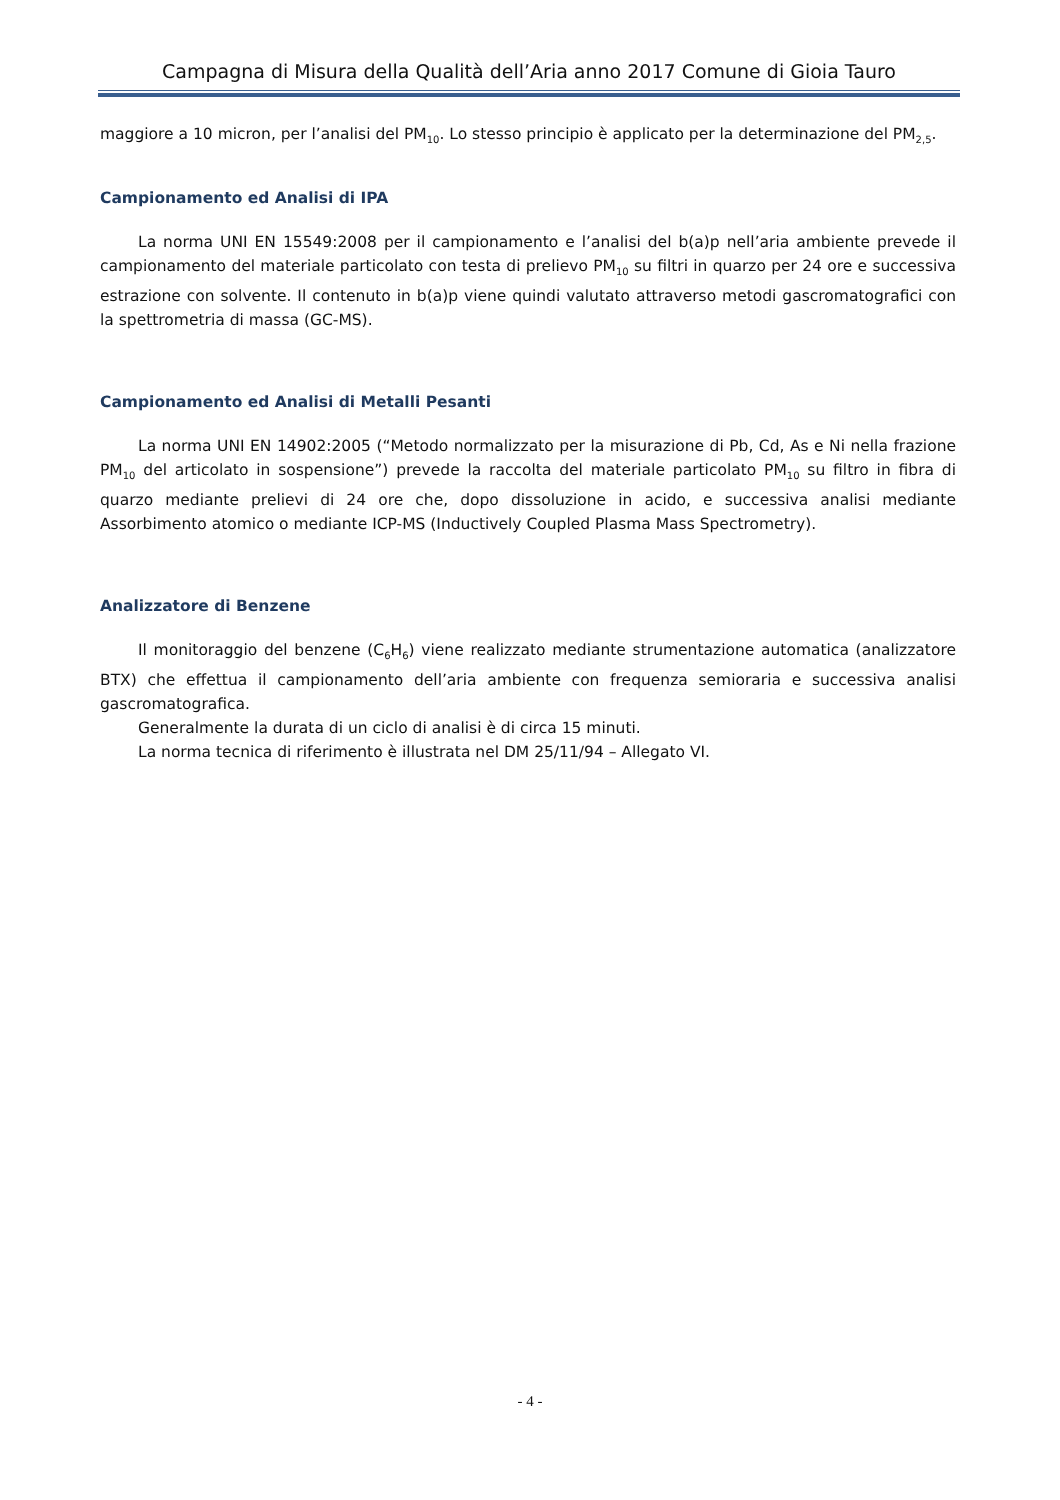Campagna di Misura della Qualità dell’Aria anno 2017 Comune di Gioia Tauro
maggiore a 10 micron, per l’analisi del PM<sub>10</sub>. Lo stesso principio è applicato per la determinazione del PM<sub>2,5</sub>.
Campionamento ed Analisi di IPA
La norma UNI EN 15549:2008 per il campionamento e l’analisi del b(a)p nell’aria ambiente prevede il campionamento del materiale particolato con testa di prelievo PM<sub>10</sub> su filtri in quarzo per 24 ore e successiva estrazione con solvente. Il contenuto in b(a)p viene quindi valutato attraverso metodi gascromatografici con la spettrometria di massa (GC-MS).
Campionamento ed Analisi di Metalli Pesanti
La norma UNI EN 14902:2005 (“Metodo normalizzato per la misurazione di Pb, Cd, As e Ni nella frazione PM<sub>10</sub> del articolato in sospensione”) prevede la raccolta del materiale particolato PM<sub>10</sub> su filtro in fibra di quarzo mediante prelievi di 24 ore che, dopo dissoluzione in acido, e successiva analisi mediante Assorbimento atomico o mediante ICP-MS (Inductively Coupled Plasma Mass Spectrometry).
Analizzatore di Benzene
Il monitoraggio del benzene (C<sub>6</sub>H<sub>6</sub>) viene realizzato mediante strumentazione automatica (analizzatore BTX) che effettua il campionamento dell’aria ambiente con frequenza semioraria e successiva analisi gascromatografica.
Generalmente la durata di un ciclo di analisi è di circa 15 minuti.
La norma tecnica di riferimento è illustrata nel DM 25/11/94 – Allegato VI.
- 4 -